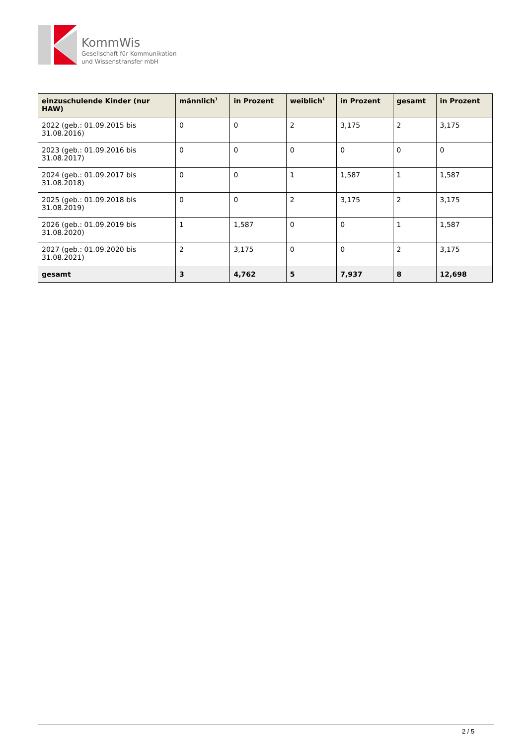KommWis
Gesellschaft für Kommunikation
und Wissenstransfer mbH
| einzuschulende Kinder (nur HAW) | männlich<sup>1</sup> | in Prozent | weiblich<sup>1</sup> | in Prozent | gesamt | in Prozent |
| --- | --- | --- | --- | --- | --- | --- |
| 2022 (geb.: 01.09.2015 bis 31.08.2016) | 0 | 0 | 2 | 3,175 | 2 | 3,175 |
| 2023 (geb.: 01.09.2016 bis 31.08.2017) | 0 | 0 | 0 | 0 | 0 | 0 |
| 2024 (geb.: 01.09.2017 bis 31.08.2018) | 0 | 0 | 1 | 1,587 | 1 | 1,587 |
| 2025 (geb.: 01.09.2018 bis 31.08.2019) | 0 | 0 | 2 | 3,175 | 2 | 3,175 |
| 2026 (geb.: 01.09.2019 bis 31.08.2020) | 1 | 1,587 | 0 | 0 | 1 | 1,587 |
| 2027 (geb.: 01.09.2020 bis 31.08.2021) | 2 | 3,175 | 0 | 0 | 2 | 3,175 |
| gesamt | 3 | 4,762 | 5 | 7,937 | 8 | 12,698 |
2 / 5